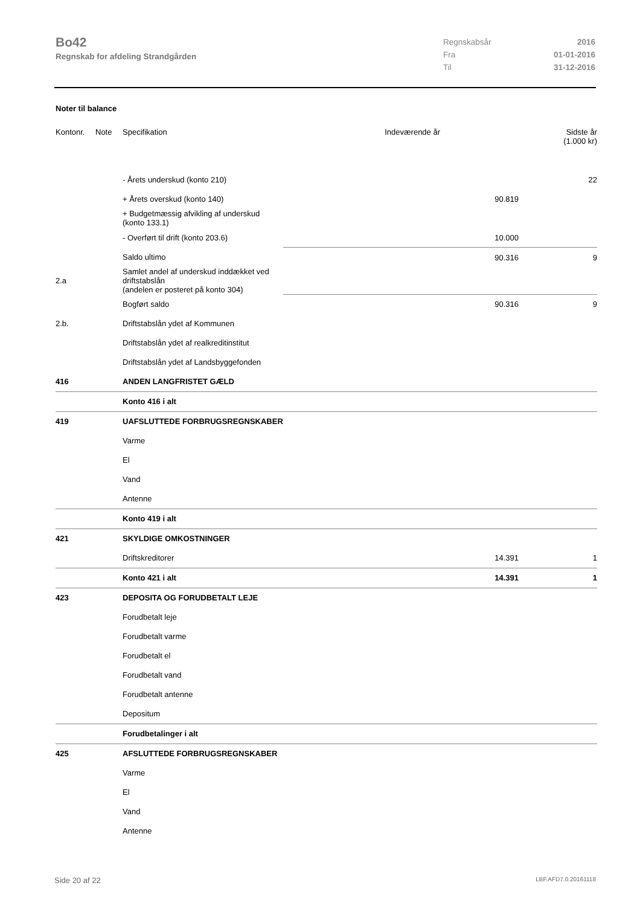Bo42
Regnskab for afdeling Strandgården
| Regnskabsår | 2016 |
| Fra | 01-01-2016 |
| Til | 31-12-2016 |
Noter til balance
| Kontonr. | Note | Specifikation | Indeværende år | Sidste år (1.000 kr) |
| --- | --- | --- | --- | --- |
| | | - Årets underskud (konto 210) | | 22 |
| | | + Årets overskud (konto 140) | 90.819 | |
| | | + Budgetmæssig afvikling af underskud (konto 133.1) | | |
| | | - Overført til drift (konto 203.6) | 10.000 | |
| | | Saldo ultimo | 90.316 | 9 |
| 2.a | | Samlet andel af underskud inddækket ved driftstabslån (andelen er posteret på konto 304) | | |
| | | Bogført saldo | 90.316 | 9 |
| 2.b. | | Driftstabslån ydet af Kommunen | | |
| | | Driftstabslån ydet af realkreditinstitut | | |
| | | Driftstabslån ydet af Landsbyggefonden | | |
| 416 | | ANDEN LANGFRISTET GÆLD | | |
| | | Konto 416 i alt | | |
| 419 | | UAFSLUTTEDE FORBRUGSREGNSKABER | | |
| | | Varme | | |
| | | El | | |
| | | Vand | | |
| | | Antenne | | |
| | | Konto 419 i alt | | |
| 421 | | SKYLDIGE OMKOSTNINGER | | |
| | | Driftskreditorer | 14.391 | 1 |
| | | Konto 421 i alt | 14.391 | 1 |
| 423 | | DEPOSITA OG FORUDBETALT LEJE | | |
| | | Forudbetalt leje | | |
| | | Forudbetalt varme | | |
| | | Forudbetalt el | | |
| | | Forudbetalt vand | | |
| | | Forudbetalt antenne | | |
| | | Depositum | | |
| | | Forudbetalinger i alt | | |
| 425 | | AFSLUTTEDE FORBRUGSREGNSKABER | | |
| | | Varme | | |
| | | El | | |
| | | Vand | | |
| | | Antenne | | |
Side 20 af 22 LBF.AFD7.0.20161118